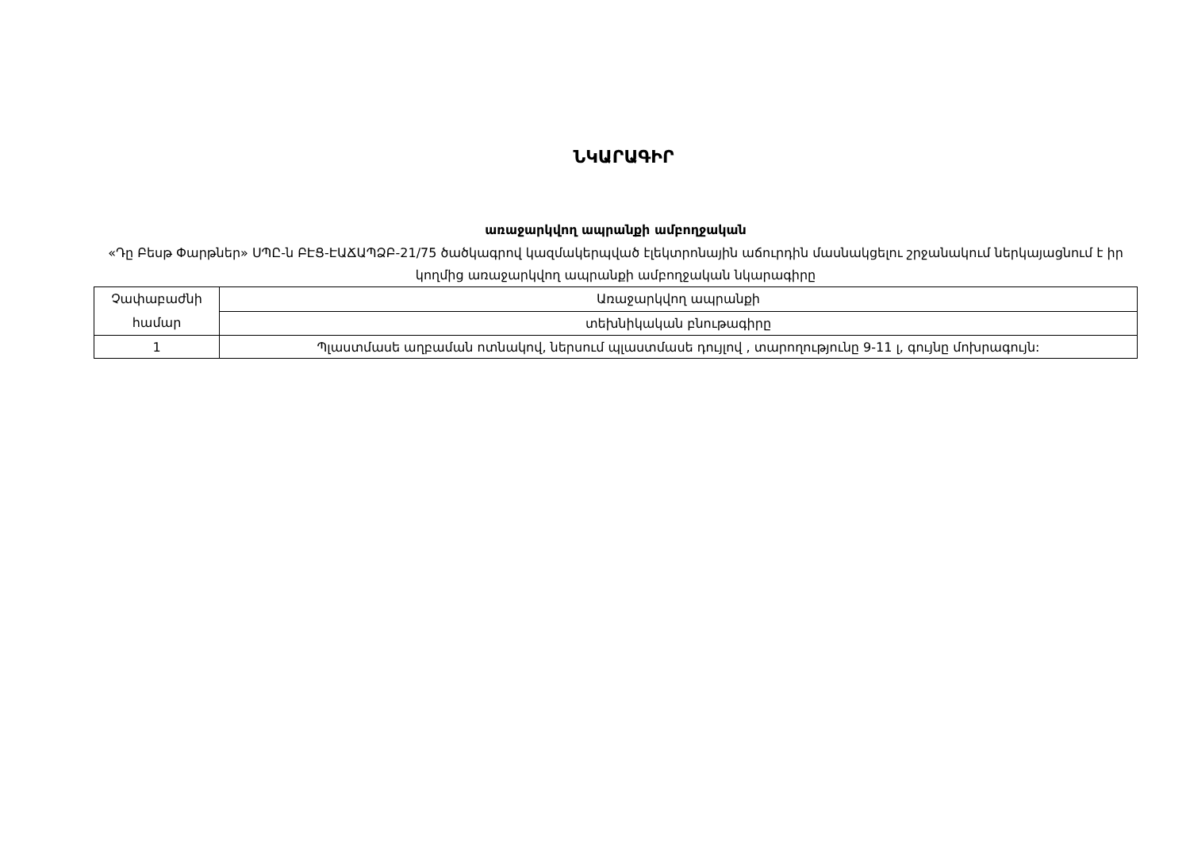ՆԿԱՐԱԳԻՐ
առաջարկվող ապրանքի ամբողջական
«Դը Բեսթ Փարթներ» ՍՊԸ-ն ԲԷՑ-ԷԱՃԱՊՁԲ-21/75 ծածկագրով կազմակերպված էլեկտրոնային աճուրդին մասնակցելու շրջանակում ներկայացնում է իր կողմից առաջարկվող ապրանքի ամբողջական նկարագիրը
| Չափաբաժնի համար | Առաջարկվող ապրանքի |
| | տեխնիկական բնութագիրը |
| 1 | Պլաստմասե աղբաման ոտնակով, ներսում պլաստմասե դույլով , տարողությունը 9-11 լ, գույնը մոխրագույն: |